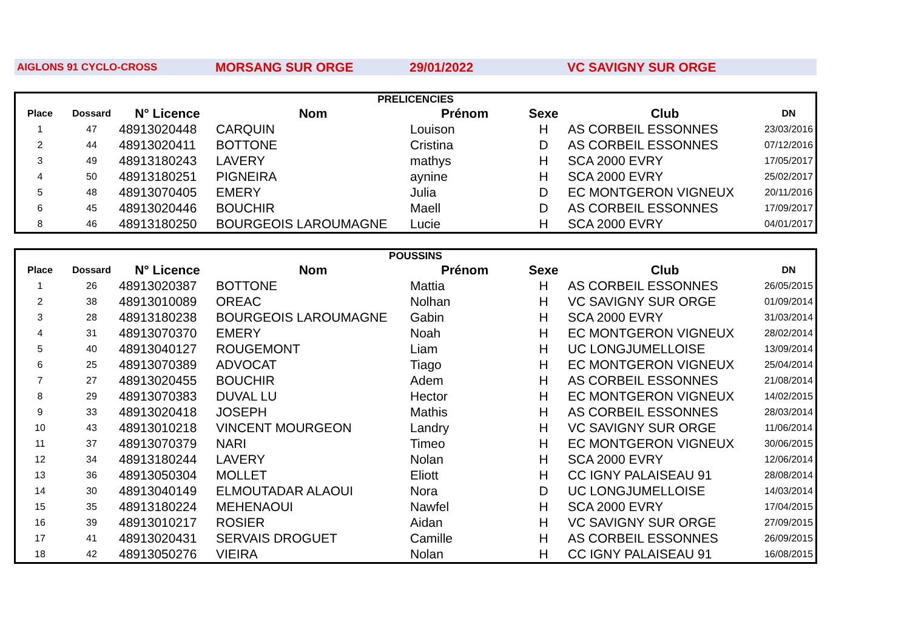AIGLONS 91 CYCLO-CROSS MORSANG SUR ORGE 29/01/2022 VC SAVIGNY SUR ORGE
| PRELICENCIES | | | | | | | |
| Place | Dossard | N° Licence | Nom | Prénom | Sexe | Club | DN |
| 1 | 47 | 48913020448 | CARQUIN | Louison | H | AS CORBEIL ESSONNES | 23/03/2016 |
| 2 | 44 | 48913020411 | BOTTONE | Cristina | D | AS CORBEIL ESSONNES | 07/12/2016 |
| 3 | 49 | 48913180243 | LAVERY | mathys | H | SCA 2000 EVRY | 17/05/2017 |
| 4 | 50 | 48913180251 | PIGNEIRA | aynine | H | SCA 2000 EVRY | 25/02/2017 |
| 5 | 48 | 48913070405 | EMERY | Julia | D | EC MONTGERON VIGNEUX | 20/11/2016 |
| 6 | 45 | 48913020446 | BOUCHIR | Maell | D | AS CORBEIL ESSONNES | 17/09/2017 |
| 8 | 46 | 48913180250 | BOURGEOIS LAROUMAGNE | Lucie | H | SCA 2000 EVRY | 04/01/2017 |
| POUSSINS | | | | | | | |
| Place | Dossard | N° Licence | Nom | Prénom | Sexe | Club | DN |
| 1 | 26 | 48913020387 | BOTTONE | Mattia | H | AS CORBEIL ESSONNES | 26/05/2015 |
| 2 | 38 | 48913010089 | OREAC | Nolhan | H | VC SAVIGNY SUR ORGE | 01/09/2014 |
| 3 | 28 | 48913180238 | BOURGEOIS LAROUMAGNE | Gabin | H | SCA 2000 EVRY | 31/03/2014 |
| 4 | 31 | 48913070370 | EMERY | Noah | H | EC MONTGERON VIGNEUX | 28/02/2014 |
| 5 | 40 | 48913040127 | ROUGEMONT | Liam | H | UC LONGJUMELLOISE | 13/09/2014 |
| 6 | 25 | 48913070389 | ADVOCAT | Tiago | H | EC MONTGERON VIGNEUX | 25/04/2014 |
| 7 | 27 | 48913020455 | BOUCHIR | Adem | H | AS CORBEIL ESSONNES | 21/08/2014 |
| 8 | 29 | 48913070383 | DUVAL LU | Hector | H | EC MONTGERON VIGNEUX | 14/02/2015 |
| 9 | 33 | 48913020418 | JOSEPH | Mathis | H | AS CORBEIL ESSONNES | 28/03/2014 |
| 10 | 43 | 48913010218 | VINCENT MOURGEON | Landry | H | VC SAVIGNY SUR ORGE | 11/06/2014 |
| 11 | 37 | 48913070379 | NARI | Timeo | H | EC MONTGERON VIGNEUX | 30/06/2015 |
| 12 | 34 | 48913180244 | LAVERY | Nolan | H | SCA 2000 EVRY | 12/06/2014 |
| 13 | 36 | 48913050304 | MOLLET | Eliott | H | CC IGNY PALAISEAU 91 | 28/08/2014 |
| 14 | 30 | 48913040149 | ELMOUTADAR ALAOUI | Nora | D | UC LONGJUMELLOISE | 14/03/2014 |
| 15 | 35 | 48913180224 | MEHENAOUI | Nawfel | H | SCA 2000 EVRY | 17/04/2015 |
| 16 | 39 | 48913010217 | ROSIER | Aidan | H | VC SAVIGNY SUR ORGE | 27/09/2015 |
| 17 | 41 | 48913020431 | SERVAIS DROGUET | Camille | H | AS CORBEIL ESSONNES | 26/09/2015 |
| 18 | 42 | 48913050276 | VIEIRA | Nolan | H | CC IGNY PALAISEAU 91 | 16/08/2015 |